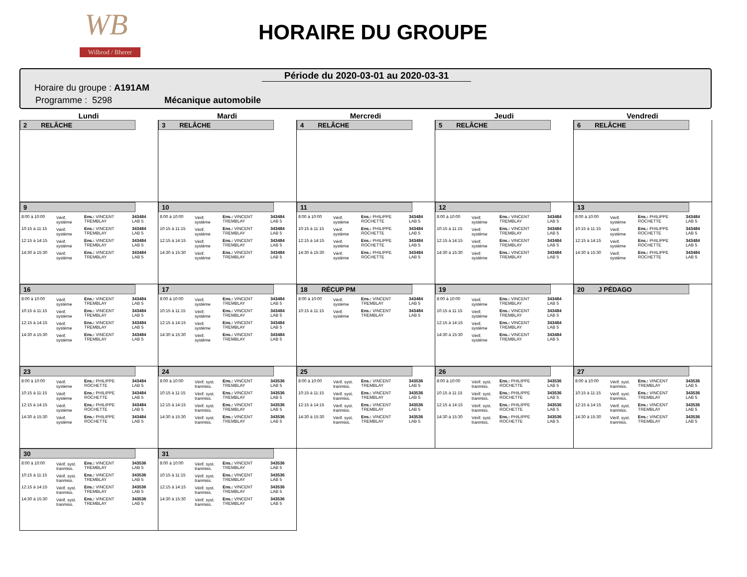WB
Wilbrod / Bherer
HORAIRE DU GROUPE
Période du 2020-03-01 au 2020-03-31
Horaire du groupe : A191AM
Programme : 5298 Mécanique automobile
Lundi
Mardi
Mercredi
Jeudi
Vendredi
2 RELÂCHE
3 RELÂCHE
4 RELÂCHE
5 RELÂCHE
6 RELÂCHE
9
| 8:00 à 10:00 | Vérif. système | Ens.: VINCENT TREMBLAY | 343484 LAB 5 |
| 10:15 à 11:15 | Vérif. système | Ens.: VINCENT TREMBLAY | 343484 LAB 5 |
| 12:15 à 14:15 | Vérif. système | Ens.: VINCENT TREMBLAY | 343484 LAB 5 |
| 14:30 à 15:30 | Vérif. système | Ens.: VINCENT TREMBLAY | 343484 LAB 5 |
10
| 8:00 à 10:00 | Vérif. système | Ens.: VINCENT TREMBLAY | 343484 LAB 5 |
| 10:15 à 11:15 | Vérif. système | Ens.: VINCENT TREMBLAY | 343484 LAB 5 |
| 12:15 à 14:15 | Vérif. système | Ens.: VINCENT TREMBLAY | 343484 LAB 5 |
| 14:30 à 15:30 | Vérif. système | Ens.: VINCENT TREMBLAY | 343484 LAB 5 |
11
| 8:00 à 10:00 | Vérif. système | Ens.: PHILIPPE ROCHETTE | 343484 LAB 5 |
| 10:15 à 11:15 | Vérif. système | Ens.: PHILIPPE ROCHETTE | 343484 LAB 5 |
| 12:15 à 14:15 | Vérif. système | Ens.: PHILIPPE ROCHETTE | 343484 LAB 5 |
| 14:30 à 15:30 | Vérif. système | Ens.: PHILIPPE ROCHETTE | 343484 LAB 5 |
12
| 8:00 à 10:00 | Vérif. système | Ens.: VINCENT TREMBLAY | 343484 LAB 5 |
| 10:15 à 11:15 | Vérif. système | Ens.: VINCENT TREMBLAY | 343484 LAB 5 |
| 12:15 à 14:15 | Vérif. système | Ens.: VINCENT TREMBLAY | 343484 LAB 5 |
| 14:30 à 15:30 | Vérif. système | Ens.: VINCENT TREMBLAY | 343484 LAB 5 |
13
| 8:00 à 10:00 | Vérif. système | Ens.: PHILIPPE ROCHETTE | 343484 LAB 5 |
| 10:15 à 11:15 | Vérif. système | Ens.: PHILIPPE ROCHETTE | 343484 LAB 5 |
| 12:15 à 14:15 | Vérif. système | Ens.: PHILIPPE ROCHETTE | 343484 LAB 5 |
| 14:30 à 15:30 | Vérif. système | Ens.: PHILIPPE ROCHETTE | 343484 LAB 5 |
16
| 8:00 à 10:00 | Vérif. système | Ens.: VINCENT TREMBLAY | 343484 LAB 5 |
| 10:15 à 11:15 | Vérif. système | Ens.: VINCENT TREMBLAY | 343484 LAB 5 |
| 12:15 à 14:15 | Vérif. système | Ens.: VINCENT TREMBLAY | 343484 LAB 5 |
| 14:30 à 15:30 | Vérif. système | Ens.: VINCENT TREMBLAY | 343484 LAB 5 |
17
| 8:00 à 10:00 | Vérif. système | Ens.: VINCENT TREMBLAY | 343484 LAB 5 |
| 10:15 à 11:15 | Vérif. système | Ens.: VINCENT TREMBLAY | 343484 LAB 5 |
| 12:15 à 14:15 | Vérif. système | Ens.: VINCENT TREMBLAY | 343484 LAB 5 |
| 14:30 à 15:30 | Vérif. système | Ens.: VINCENT TREMBLAY | 343484 LAB 5 |
18 RÉCUP PM
| 8:00 à 10:00 | Vérif. système | Ens.: VINCENT TREMBLAY | 343484 LAB 5 |
| 10:15 à 11:15 | Vérif. système | Ens.: VINCENT TREMBLAY | 343484 LAB 5 |
19
| 8:00 à 10:00 | Vérif. système | Ens.: VINCENT TREMBLAY | 343484 LAB 5 |
| 10:15 à 11:15 | Vérif. système | Ens.: VINCENT TREMBLAY | 343484 LAB 5 |
| 12:15 à 14:15 | Vérif. système | Ens.: VINCENT TREMBLAY | 343484 LAB 5 |
| 14:30 à 15:30 | Vérif. système | Ens.: VINCENT TREMBLAY | 343484 LAB 5 |
20 J PÉDAGO
23
| 8:00 à 10:00 | Vérif. système | Ens.: PHILIPPE ROCHETTE | 343484 LAB 5 |
| 10:15 à 11:15 | Vérif. système | Ens.: PHILIPPE ROCHETTE | 343484 LAB 5 |
| 12:15 à 14:15 | Vérif. système | Ens.: PHILIPPE ROCHETTE | 343484 LAB 5 |
| 14:30 à 15:30 | Vérif. système | Ens.: PHILIPPE ROCHETTE | 343484 LAB 5 |
24
| 8:00 à 10:00 | Vérif. syst. tranmiss. | Ens.: VINCENT TREMBLAY | 343536 LAB 5 |
| 10:15 à 11:15 | Vérif. syst. tranmiss. | Ens.: VINCENT TREMBLAY | 343536 LAB 5 |
| 12:15 à 14:15 | Vérif. syst. tranmiss. | Ens.: VINCENT TREMBLAY | 343536 LAB 5 |
| 14:30 à 15:30 | Vérif. syst. tranmiss. | Ens.: VINCENT TREMBLAY | 343536 LAB 5 |
25
| 8:00 à 10:00 | Vérif. syst. tranmiss. | Ens.: VINCENT TREMBLAY | 343536 LAB 5 |
| 10:15 à 11:15 | Vérif. syst. tranmiss. | Ens.: VINCENT TREMBLAY | 343536 LAB 5 |
| 12:15 à 14:15 | Vérif. syst. tranmiss. | Ens.: VINCENT TREMBLAY | 343536 LAB 5 |
| 14:30 à 15:30 | Vérif. syst. tranmiss. | Ens.: VINCENT TREMBLAY | 343536 LAB 5 |
26
| 8:00 à 10:00 | Vérif. syst. tranmiss. | Ens.: PHILIPPE ROCHETTE | 343536 LAB 5 |
| 10:15 à 11:15 | Vérif. syst. tranmiss. | Ens.: PHILIPPE ROCHETTE | 343536 LAB 5 |
| 12:15 à 14:15 | Vérif. syst. tranmiss. | Ens.: PHILIPPE ROCHETTE | 343536 LAB 5 |
| 14:30 à 15:30 | Vérif. syst. tranmiss. | Ens.: PHILIPPE ROCHETTE | 343536 LAB 5 |
27
| 8:00 à 10:00 | Vérif. syst. tranmiss. | Ens.: VINCENT TREMBLAY | 343536 LAB 5 |
| 10:15 à 11:15 | Vérif. syst. tranmiss. | Ens.: VINCENT TREMBLAY | 343536 LAB 5 |
| 12:15 à 14:15 | Vérif. syst. tranmiss. | Ens.: VINCENT TREMBLAY | 343536 LAB 5 |
| 14:30 à 15:30 | Vérif. syst. tranmiss. | Ens.: VINCENT TREMBLAY | 343536 LAB 5 |
30
| 8:00 à 10:00 | Vérif. syst. tranmiss. | Ens.: VINCENT TREMBLAY | 343536 LAB 5 |
| 10:15 à 11:15 | Vérif. syst. tranmiss. | Ens.: VINCENT TREMBLAY | 343536 LAB 5 |
| 12:15 à 14:15 | Vérif. syst. tranmiss. | Ens.: VINCENT TREMBLAY | 343536 LAB 5 |
| 14:30 à 15:30 | Vérif. syst. tranmiss. | Ens.: VINCENT TREMBLAY | 343536 LAB 5 |
31
| 8:00 à 10:00 | Vérif. syst. tranmiss. | Ens.: VINCENT TREMBLAY | 343536 LAB 5 |
| 10:15 à 11:15 | Vérif. syst. tranmiss. | Ens.: VINCENT TREMBLAY | 343536 LAB 5 |
| 12:15 à 14:15 | Vérif. syst. tranmiss. | Ens.: VINCENT TREMBLAY | 343536 LAB 5 |
| 14:30 à 15:30 | Vérif. syst. tranmiss. | Ens.: VINCENT TREMBLAY | 343536 LAB 5 |